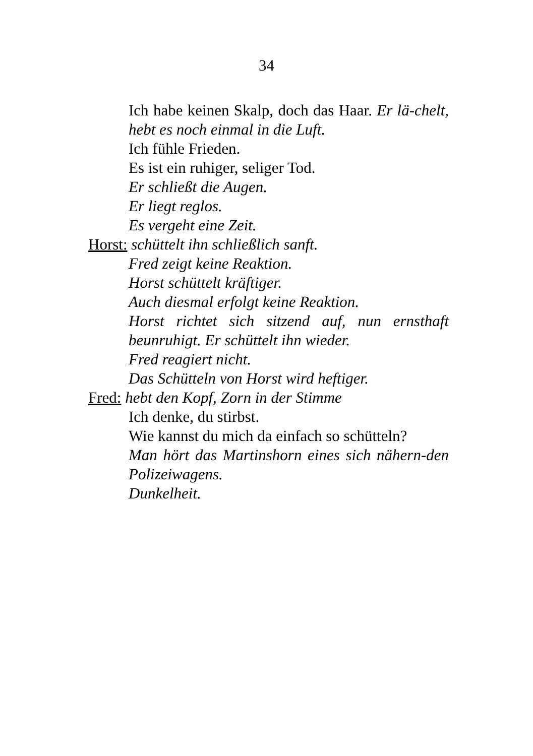34
Ich habe keinen Skalp, doch das Haar. Er lä-chelt, hebt es noch einmal in die Luft.
Ich fühle Frieden.
Es ist ein ruhiger, seliger Tod.
Er schließt die Augen.
Er liegt reglos.
Es vergeht eine Zeit.
Horst: schüttelt ihn schließlich sanft.
Fred zeigt keine Reaktion.
Horst schüttelt kräftiger.
Auch diesmal erfolgt keine Reaktion.
Horst richtet sich sitzend auf, nun ernsthaft beunruhigt. Er schüttelt ihn wieder.
Fred reagiert nicht.
Das Schütteln von Horst wird heftiger.
Fred: hebt den Kopf, Zorn in der Stimme
Ich denke, du stirbst.
Wie kannst du mich da einfach so schütteln?
Man hört das Martinshorn eines sich nähern-den Polizeiwagens.
Dunkelheit.